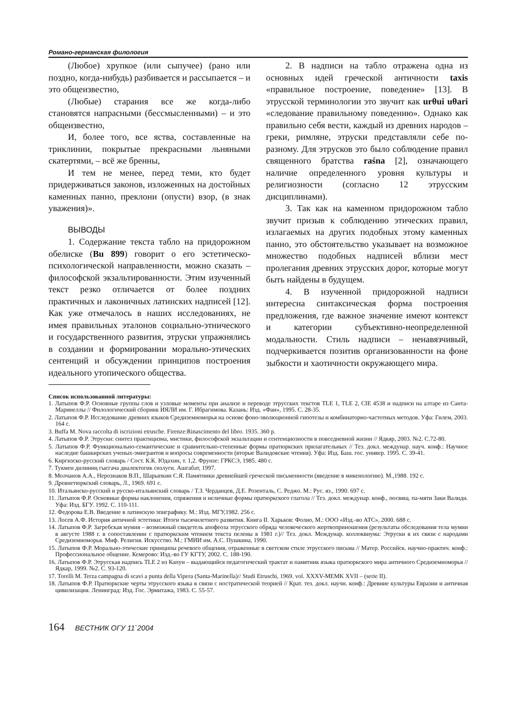Романо-германская филология
(Любое) хрупкое (или сыпучее) (рано или поздно, когда-нибудь) разбивается и рассыпается – и это общеизвестно,
(Любые) старания все же когда-либо становятся напрасными (бессмысленными) – и это общеизвестно,
И, более того, все яства, составленные на триклинии, покрытые прекрасными льняными скатертями, – всё же бренны,
И тем не менее, перед теми, кто будет придерживаться законов, изложенных на достойных каменных панно, преклони (опусти) взор, (в знак уважения)».
ВЫВОДЫ
1. Содержание текста табло на придорожном обелиске (Bu 899) говорит о его эстетическо-психологической направленности, можно сказать – философской экзальтированности. Этим изученный текст резко отличается от более поздних практичных и лаконичных латинских надписей [12]. Как уже отмечалось в наших исследованиях, не имея правильных эталонов социально-этнического и государственного развития, этруски упражнялись в создании и формировании морально-этических сентенций и обсуждении принципов построения идеального утопического общества.
2. В надписи на табло отражена одна из основных идей греческой античности taxis «правильное построение, поведение» [13]. В этрусской терминологии это звучит как urθui uθari «следование правильному поведению». Однако как правильно себя вести, каждый из древних народов – греки, римляне, этруски представляли себе по-разному. Для этрусков это было соблюдение правил священного братства raśna [2], означающего наличие определенного уровня культуры и религиозности (согласно 12 этрусским дисциплинами).
3. Так как на каменном придорожном табло звучит призыв к соблюдению этических правил, излагаемых на других подобных этому каменных панно, это обстоятельство указывает на возможное множество подобных надписей вблизи мест пролегания древних этрусских дорог, которые могут быть найдены в будущем.
4. В изученной придорожной надписи интересна синтаксическая форма построения предложения, где важное значение имеют контекст и категории субъективно-неопределенной модальности. Стиль надписи – ненавязчивый, подчеркивается позитив организованности на фоне зыбкости и хаотичности окружающего мира.
Список использованной литературы:
1. Латыпов Ф.Р. Основные группы слов и узловые моменты при анализе и переводе этрусских текстов TLE 1, TLE 2, CIE 4538 и надписи на алтаре из Санта-Маринеллы // Филологический сборник ИЯЛИ им. Г. Ибрагимова. Казань: Изд. «Фан», 1995. С. 28-35.
2. Латыпов Ф.Р. Исследование древних языков Средиземноморья на основе фоно-эволюционной гипотезы и комбинаторно-частотных методов. Уфа: Гилем, 2003. 164 с.
3. Buffa M. Nova raccolta di iscrizioni etrusche. Firenze:Rinascimento del libro. 1935. 360 p.
4. Латыпов Ф.Р. Этруски: синтез практицизма, мистики, философской экзальтации и сентенциозности в повседневной жизни // Ядкяр, 2003. №2. С.72-80.
5. Латыпов Ф.Р. Функционально-семантические и сравнительно-степенные формы пратюркских прилагательных // Тез. докл. междунар. науч. конф.: Научное наследие башкирских ученых-эмигрантов и вопросы современности (вторые Валидовские чтения). Уфа: Изд. Баш. гос. универ. 1995. С. 39-41.
6. Киргизско-русский словарь / Сост. К.К. Юдахин, т. 1,2. Фрунзе: ГРКСЭ, 1985. 480 с.
7. Тукмен дилиниң гысгача диалектогик сөзлуги. Ашгабат, 1997.
8. Молчанов А.А., Нерознаков В.П., Шарыпкин С.Я. Памятники древнейшей греческой письменности (введение в микенологию). М.,1988. 192 с.
9. Древнетюркский словарь, Л., 1969. 691 с.
10. Итальянско-русский и русско-итальянский словарь / Т.З. Черданцев, Д.Е. Розенталь, С. Реджо. М.: Рус. яз., 1990. 697 с.
11. Латыпов Ф.Р. Основные формы наклонения, спряжения и неличные формы пратюркского глагола // Тез. докл. междунар. конф., посвящ. па-мяти Заки Валиди. Уфа: Изд. БГУ. 1992. С. 110-111.
12. Федорова Е.В. Введение в латинскую эпиграфику. М.: Изд. МГУ,1982. 256 с.
13. Лосев А.Ф. История античной эстетики: Итоги тысячилетнего развития. Книга II. Харьков: Фолио, М.: ООО «Изд.-во АТС», 2000. 688 с.
14. Латыпов Ф.Р. Загребская мумия – возможный свидетель апофеоза этрусского обряда человеческого жертвоприношения (результаты обследования тела мумии в августе 1988 г. в сопоставлении с пратюркским чтением текста пелены в 1981 г.)// Тез. докл. Междунар. коллоквиума: Этруски в их связи с народами Средиземноморья. Миф. Религия. Искусство. М.: ГМИИ им. А.С. Пушкина, 1990.
15. Латыпов Ф.Р. Морально-этические принципы речевого общения, отраженные в светском стиле этрусского письма // Матер. Российск. научно-практич. конф.: Профессиональное общение. Кемерово: Изд.-во ГУ КГТУ, 2002. С. 188-190.
16. Латыпов Ф.Р. Этрусская надпись TLE 2 из Капуи – выдающийся педагогический трактат и памятник языка пратюркского мира античного Средиземноморья // Ядкар, 1999. №2. С. 93-120.
17. Torelli M. Terza campagna di scavi a punta della Vipera (Santa-Marinella)// Studi Etruschi, 1969. vol. XXXV-MEMK XVII – (serie II).
18. Латыпов Ф.Р. Пратюркские черты этрусского языка в связи с ностратической теорией // Крат. тез. докл. научн. конф.: Древние культуры Евразии и античная цивилизация. Ленинград: Изд. Гос. Эрмитажа, 1983. С. 55-57.
164 ВЕСТНИК ОГУ 11`2004